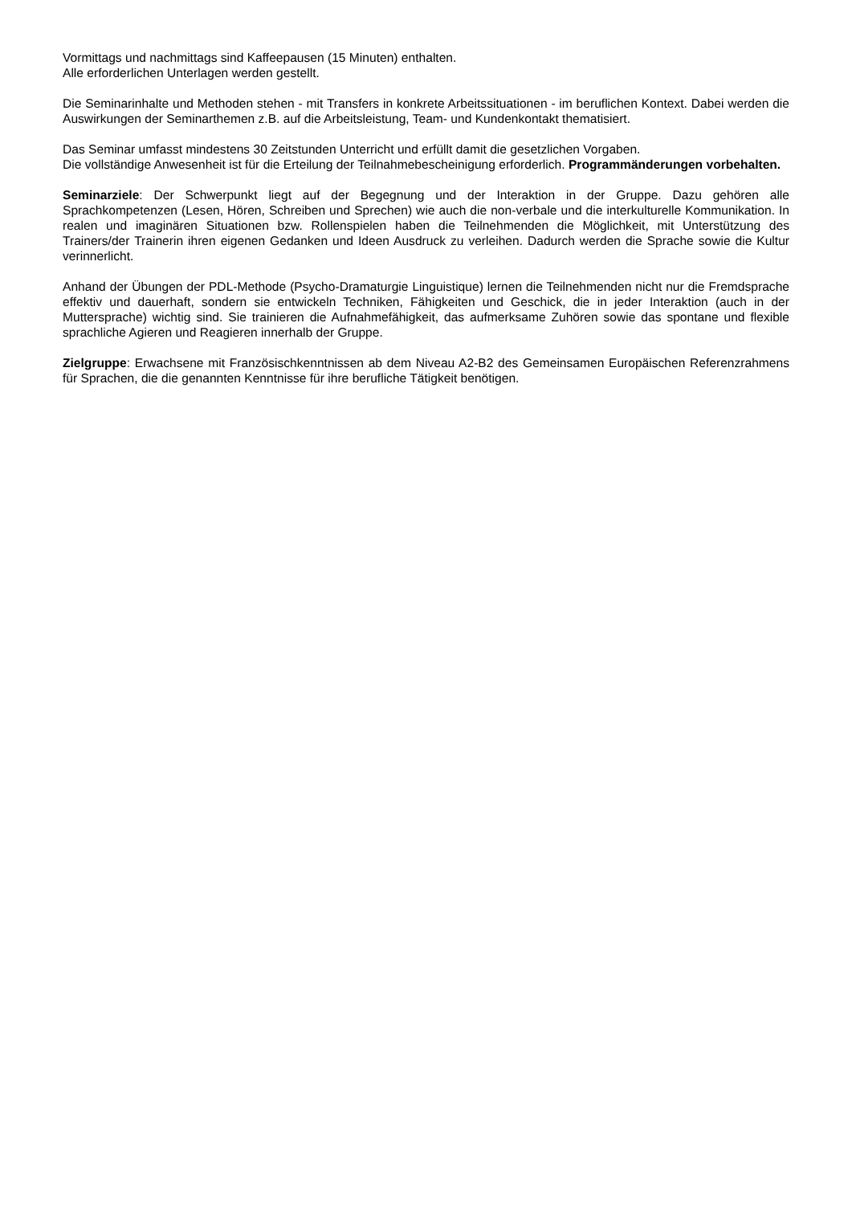Vormittags und nachmittags sind Kaffeepausen (15 Minuten) enthalten.
Alle erforderlichen Unterlagen werden gestellt.
Die Seminarinhalte und Methoden stehen - mit Transfers in konkrete Arbeitssituationen - im beruflichen Kontext. Dabei werden die Auswirkungen der Seminarthemen z.B. auf die Arbeitsleistung, Team- und Kundenkontakt thematisiert.
Das Seminar umfasst mindestens 30 Zeitstunden Unterricht und erfüllt damit die gesetzlichen Vorgaben.
Die vollständige Anwesenheit ist für die Erteilung der Teilnahmebescheinigung erforderlich. Programmänderungen vorbehalten.
Seminarziele: Der Schwerpunkt liegt auf der Begegnung und der Interaktion in der Gruppe. Dazu gehören alle Sprachkompetenzen (Lesen, Hören, Schreiben und Sprechen) wie auch die non-verbale und die interkulturelle Kommunikation. In realen und imaginären Situationen bzw. Rollenspielen haben die Teilnehmenden die Möglichkeit, mit Unterstützung des Trainers/der Trainerin ihren eigenen Gedanken und Ideen Ausdruck zu verleihen. Dadurch werden die Sprache sowie die Kultur verinnerlicht.
Anhand der Übungen der PDL-Methode (Psycho-Dramaturgie Linguistique) lernen die Teilnehmenden nicht nur die Fremdsprache effektiv und dauerhaft, sondern sie entwickeln Techniken, Fähigkeiten und Geschick, die in jeder Interaktion (auch in der Muttersprache) wichtig sind. Sie trainieren die Aufnahmefähigkeit, das aufmerksame Zuhören sowie das spontane und flexible sprachliche Agieren und Reagieren innerhalb der Gruppe.
Zielgruppe: Erwachsene mit Französischkenntnissen ab dem Niveau A2-B2 des Gemeinsamen Europäischen Referenzrahmens für Sprachen, die die genannten Kenntnisse für ihre berufliche Tätigkeit benötigen.